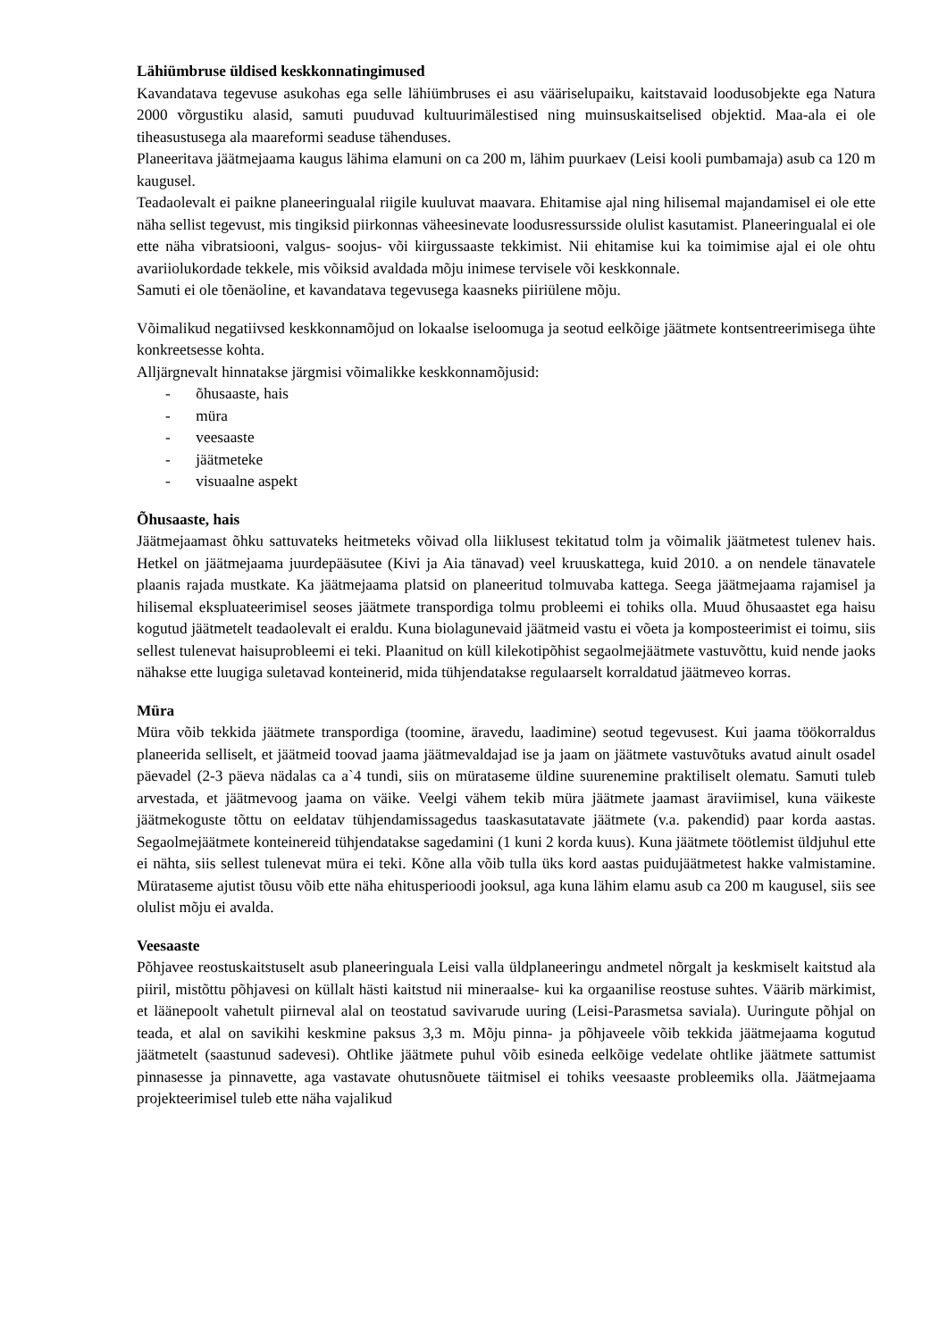Lähiümbruse üldised keskkonnatingimused
Kavandatava tegevuse asukohas ega selle lähiümbruses ei asu vääriselupaiku, kaitstavaid loodusobjekte ega Natura 2000 võrgustiku alasid, samuti puuduvad kultuurimälestised ning muinsuskaitselised objektid. Maa-ala ei ole tiheasustusega ala maareformi seaduse tähenduses.
Planeeritava jäätmejaama kaugus lähima elamuni on ca 200 m, lähim puurkaev (Leisi kooli pumbamaja) asub ca 120 m kaugusel.
Teadaolevalt ei paikne planeeringualal riigile kuuluvat maavara. Ehitamise ajal ning hilisemal majandamisel ei ole ette näha sellist tegevust, mis tingiksid piirkonnas väheesinevate loodusressursside olulist kasutamist. Planeeringualal ei ole ette näha vibratsiooni, valgus- soojus- või kiirgussaaste tekkimist. Nii ehitamise kui ka toimimise ajal ei ole ohtu avariiolukordade tekkele, mis võiksid avaldada mõju inimese tervisele või keskkonnale.
Samuti ei ole tõenäoline, et kavandatava tegevusega kaasneks piiriülene mõju.
Võimalikud negatiivsed keskkonnamõjud on lokaalse iseloomuga ja seotud eelkõige jäätmete kontsentreerimisega ühte konkreetsesse kohta.
Alljärgnevalt hinnatakse järgmisi võimalikke keskkonnamõjusid:
- õhusaaste, hais
- müra
- veesaaste
- jäätmeteke
- visuaalne aspekt
Õhusaaste, hais
Jäätmejaamast õhku sattuvateks heitmeteks võivad olla liiklusest tekitatud tolm ja võimalik jäätmetest tulenev hais. Hetkel on jäätmejaama juurdepääsutee (Kivi ja Aia tänavad) veel kruuskattega, kuid 2010. a on nendele tänavatele plaanis rajada mustkate. Ka jäätmejaama platsid on planeeritud tolmuvaba kattega. Seega jäätmejaama rajamisel ja hilisemal ekspluateerimisel seoses jäätmete transpordiga tolmu probleemi ei tohiks olla. Muud õhusaastet ega haisu kogutud jäätmetelt teadaolevalt ei eraldu. Kuna biolagunevaid jäätmeid vastu ei võeta ja komposteerimist ei toimu, siis sellest tulenevat haisuprobleemi ei teki. Plaanitud on küll kilekotipõhist segaolmejäätmete vastuvõttu, kuid nende jaoks nähakse ette luugiga suletavad konteinerid, mida tühjendatakse regulaarselt korraldatud jäätmeveo korras.
Müra
Müra võib tekkida jäätmete transpordiga (toomine, äravedu, laadimine) seotud tegevusest. Kui jaama töökorraldus planeerida selliselt, et jäätmeid toovad jaama jäätmevaldajad ise ja jaam on jäätmete vastuvõtuks avatud ainult osadel päevadel (2-3 päeva nädalas ca a`4 tundi, siis on mürataseme üldine suurenemine praktiliselt olematu. Samuti tuleb arvestada, et jäätmevoog jaama on väike. Veelgi vähem tekib müra jäätmete jaamast äraviimisel, kuna väikeste jäätmekoguste tõttu on eeldatav tühjendamissagedus taaskasutatavate jäätmete (v.a. pakendid) paar korda aastas. Segaolmejäätmete konteinereid tühjendatakse sagedamini (1 kuni 2 korda kuus). Kuna jäätmete töötlemist üldjuhul ette ei nähta, siis sellest tulenevat müra ei teki. Kõne alla võib tulla üks kord aastas puidujäätmetest hakke valmistamine. Mürataseme ajutist tõusu võib ette näha ehitusperioodi jooksul, aga kuna lähim elamu asub ca 200 m kaugusel, siis see olulist mõju ei avalda.
Veesaaste
Põhjavee reostuskaitstuselt asub planeeringuala Leisi valla üldplaneeringu andmetel nõrgalt ja keskmiselt kaitstud ala piiril, mistõttu põhjavesi on küllalt hästi kaitstud nii mineraalse- kui ka orgaanilise reostuse suhtes. Väärib märkimist, et läänepoolt vahetult piirneval alal on teostatud savivarude uuring (Leisi-Parasmetsa saviala). Uuringute põhjal on teada, et alal on savikihi keskmine paksus 3,3 m. Mõju pinna- ja põhjaveele võib tekkida jäätmejaama kogutud jäätmetelt (saastunud sadevesi). Ohtlike jäätmete puhul võib esineda eelkõige vedelate ohtlike jäätmete sattumist pinnasesse ja pinnavette, aga vastavate ohutusnõuete täitmisel ei tohiks veesaaste probleemiks olla. Jäätmejaama projekteerimisel tuleb ette näha vajalikud